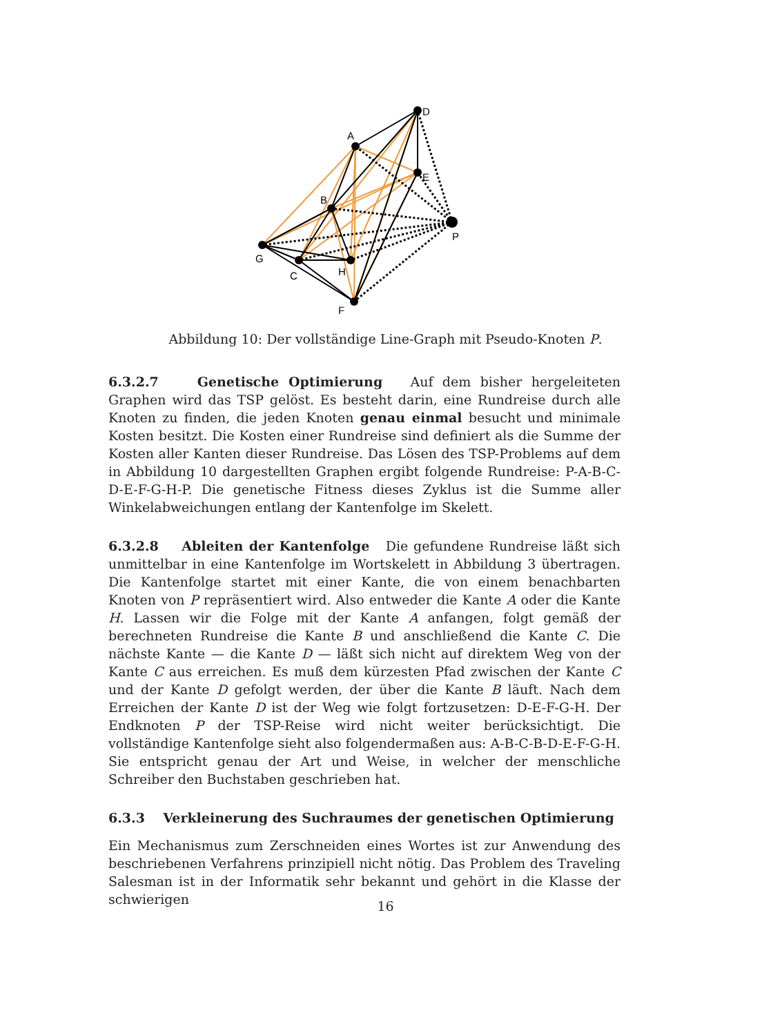D
A
E
B
P
G
C
H
F
Abbildung 10: Der vollständige Line-Graph mit Pseudo-Knoten P.
6.3.2.7 Genetische Optimierung Auf dem bisher hergeleiteten Graphen wird das TSP gelöst. Es besteht darin, eine Rundreise durch alle Knoten zu finden, die jeden Knoten genau einmal besucht und minimale Kosten besitzt. Die Kosten einer Rundreise sind definiert als die Summe der Kosten aller Kanten dieser Rundreise. Das Lösen des TSP-Problems auf dem in Abbildung 10 dargestellten Graphen ergibt folgende Rundreise: P-A-B-C-D-E-F-G-H-P. Die genetische Fitness dieses Zyklus ist die Summe aller Winkelabweichungen entlang der Kantenfolge im Skelett.
6.3.2.8 Ableiten der Kantenfolge Die gefundene Rundreise läßt sich unmittelbar in eine Kantenfolge im Wortskelett in Abbildung 3 übertragen. Die Kantenfolge startet mit einer Kante, die von einem benachbarten Knoten von P repräsentiert wird. Also entweder die Kante A oder die Kante H. Lassen wir die Folge mit der Kante A anfangen, folgt gemäß der berechneten Rundreise die Kante B und anschließend die Kante C. Die nächste Kante — die Kante D — läßt sich nicht auf direktem Weg von der Kante C aus erreichen. Es muß dem kürzesten Pfad zwischen der Kante C und der Kante D gefolgt werden, der über die Kante B läuft. Nach dem Erreichen der Kante D ist der Weg wie folgt fortzusetzen: D-E-F-G-H. Der Endknoten P der TSP-Reise wird nicht weiter berücksichtigt. Die vollständige Kantenfolge sieht also folgendermaßen aus: A-B-C-B-D-E-F-G-H. Sie entspricht genau der Art und Weise, in welcher der menschliche Schreiber den Buchstaben geschrieben hat.
6.3.3 Verkleinerung des Suchraumes der genetischen Optimierung
Ein Mechanismus zum Zerschneiden eines Wortes ist zur Anwendung des beschriebenen Verfahrens prinzipiell nicht nötig. Das Problem des Traveling Salesman ist in der Informatik sehr bekannt und gehört in die Klasse der schwierigen
16